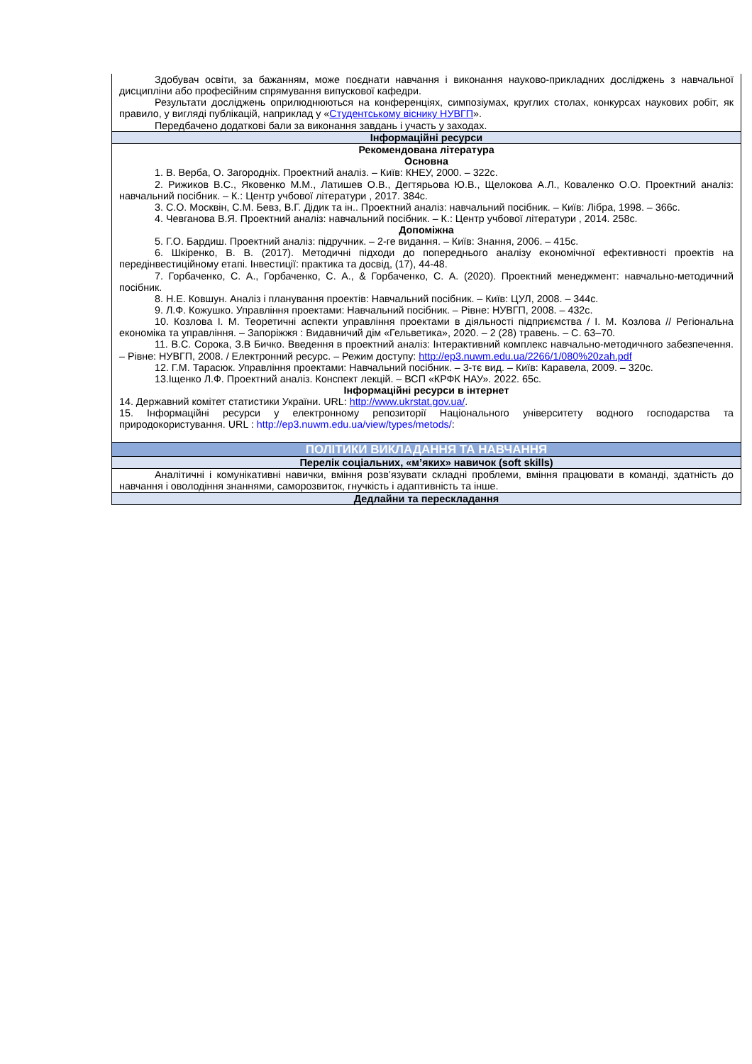| Здобувач освіти, за бажанням, може поєднати навчання і виконання науково-прикладних досліджень з навчальної дисципліни або професійним спрямування випускової кафедри. Результати досліджень оприлюднюються на конференціях, симпозіумах, круглих столах, конкурсах наукових робіт, як правило, у вигляді публікацій, наприклад у « Студентському віснику НУВГП ». Передбачено додаткові бали за виконання завдань і участь у заходах. |
| Інформаційні ресурси |
| Рекомендована література Основна 1. В. Верба, О. Загородніх. Проектний аналіз. – Київ: КНЕУ, 2000. – 322с. 2. Рижиков В.С., Яковенко М.М., Латишев О.В., Дегтярьова Ю.В., Щелокова А.Л., Коваленко О.О. Проектний аналіз: навчальний посібник. – К.: Центр учбової літератури , 2017. 384с. 3. С.О. Москвін, С.М. Бевз, В.Г. Дідик та ін.. Проектний аналіз: навчальний посібник. – Київ: Лібра, 1998. – 366с. 4. Чевганова В.Я. Проектний аналіз: навчальний посібник. – К.: Центр учбової літератури , 2014. 258с. Допоміжна 5. Г.О. Бардиш. Проектний аналіз: підручник. – 2-ге видання. – Київ: Знання, 2006. – 415с. 6. Шкіренко, В. В. (2017). Методичні підходи до попереднього аналізу економічної ефективності проектів на передінвестиційному етапі. Інвестиції: практика та досвід, (17), 44-48. 7. Горбаченко, С. А., Горбаченко, С. А., & Горбаченко, С. А. (2020). Проектний менеджмент: навчально-методичний посібник. 8. Н.Е. Ковшун. Аналіз і планування проектів: Навчальний посібник. – Київ: ЦУЛ, 2008. – 344с. 9. Л.Ф. Кожушко. Управління проектами: Навчальний посібник. – Рівне: НУВГП, 2008. – 432с. 10. Козлова І. М. Теоретичні аспекти управління проектами в діяльності підприємства / І. М. Козлова // Регіональна економіка та управління. – Запоріжжя : Видавничий дім «Гельветика», 2020. – 2 (28) травень. – С. 63–70. 11. В.С. Сорока, З.В Бичко. Введення в проектний аналіз: Інтерактивний комплекс навчально-методичного забезпечення. – Рівне: НУВГП, 2008. / Електронний ресурс. – Режим доступу: http://ep3.nuwm.edu.ua/2266/1/080%20zah.pdf 12. Г.М. Тарасюк. Управління проектами: Навчальний посібник. – 3-тє вид. – Київ: Каравела, 2009. – 320с. 13.Іщенко Л.Ф. Проектний аналіз. Конспект лекцій. – ВСП «КРФК НАУ». 2022. 65с. Інформаційні ресурси в інтернет 14. Державний комітет статистики України. URL: http://www.ukrstat.gov.ua/ . 15. Інформаційні ресурси у електронному репозиторії Національного університету водного господарства та природокористування. URL : http://ep3.nuwm.edu.ua/view/types/metods/ : |
| ПОЛІТИКИ ВИКЛАДАННЯ ТА НАВЧАННЯ |
| Перелік соціальних, «м’яких» навичок (soft skills) |
| Аналітичні і комунікативні навички, вміння розв’язувати складні проблеми, вміння працювати в команді, здатність до навчання і оволодіння знаннями, саморозвиток, гнучкість і адаптивність та інше. |
| Дедлайни та перескладання |